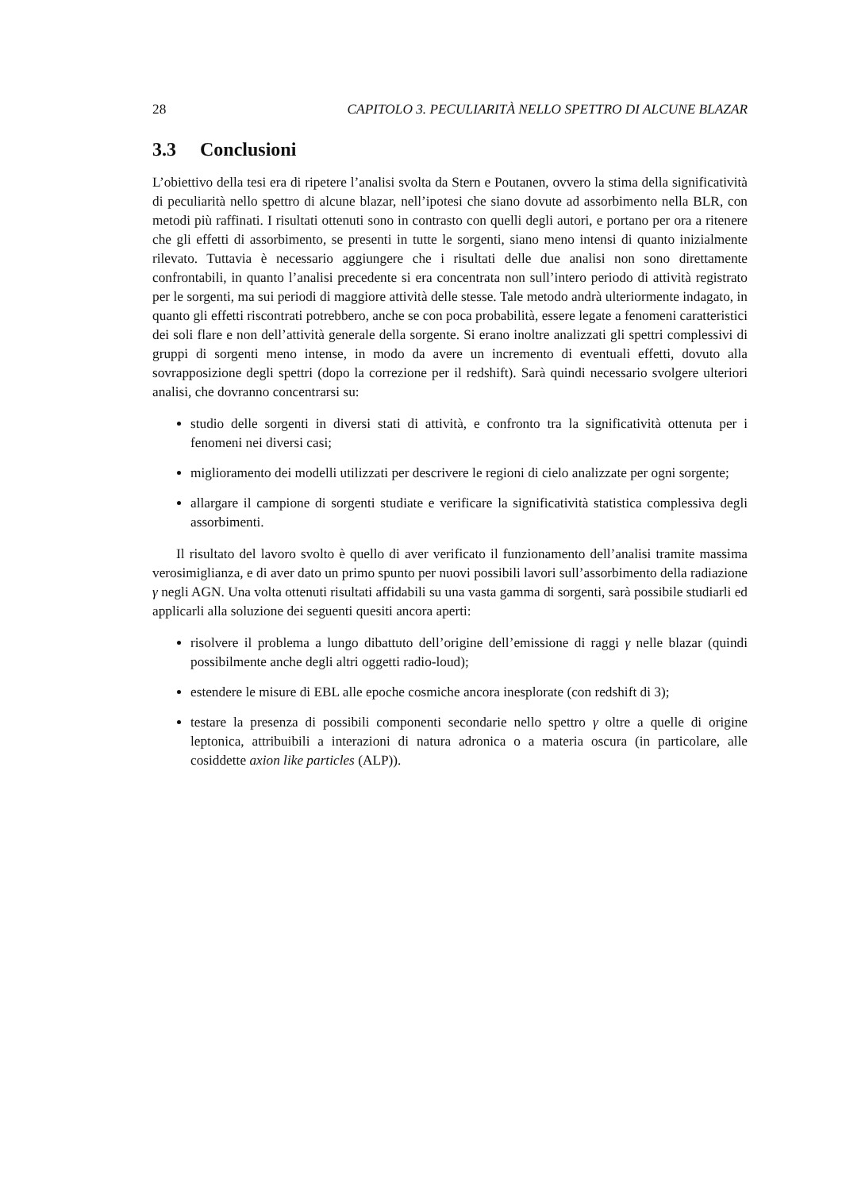28 CAPITOLO 3. PECULIARITÀ NELLO SPETTRO DI ALCUNE BLAZAR
3.3 Conclusioni
L’obiettivo della tesi era di ripetere l’analisi svolta da Stern e Poutanen, ovvero la stima della significatività di peculiarità nello spettro di alcune blazar, nell’ipotesi che siano dovute ad assorbimento nella BLR, con metodi più raffinati. I risultati ottenuti sono in contrasto con quelli degli autori, e portano per ora a ritenere che gli effetti di assorbimento, se presenti in tutte le sorgenti, siano meno intensi di quanto inizialmente rilevato. Tuttavia è necessario aggiungere che i risultati delle due analisi non sono direttamente confrontabili, in quanto l’analisi precedente si era concentrata non sull’intero periodo di attività registrato per le sorgenti, ma sui periodi di maggiore attività delle stesse. Tale metodo andrà ulteriormente indagato, in quanto gli effetti riscontrati potrebbero, anche se con poca probabilità, essere legate a fenomeni caratteristici dei soli flare e non dell’attività generale della sorgente. Si erano inoltre analizzati gli spettri complessivi di gruppi di sorgenti meno intense, in modo da avere un incremento di eventuali effetti, dovuto alla sovrapposizione degli spettri (dopo la correzione per il redshift). Sarà quindi necessario svolgere ulteriori analisi, che dovranno concentrarsi su:
studio delle sorgenti in diversi stati di attività, e confronto tra la significatività ottenuta per i fenomeni nei diversi casi;
miglioramento dei modelli utilizzati per descrivere le regioni di cielo analizzate per ogni sorgente;
allargare il campione di sorgenti studiate e verificare la significatività statistica complessiva degli assorbimenti.
Il risultato del lavoro svolto è quello di aver verificato il funzionamento dell’analisi tramite massima verosimiglianza, e di aver dato un primo spunto per nuovi possibili lavori sull’assorbimento della radiazione γ negli AGN. Una volta ottenuti risultati affidabili su una vasta gamma di sorgenti, sarà possibile studiarli ed applicarli alla soluzione dei seguenti quesiti ancora aperti:
risolvere il problema a lungo dibattuto dell’origine dell’emissione di raggi γ nelle blazar (quindi possibilmente anche degli altri oggetti radio-loud);
estendere le misure di EBL alle epoche cosmiche ancora inesplorate (con redshift di 3);
testare la presenza di possibili componenti secondarie nello spettro γ oltre a quelle di origine leptonica, attribuibili a interazioni di natura adronica o a materia oscura (in particolare, alle cosiddette axion like particles (ALP)).